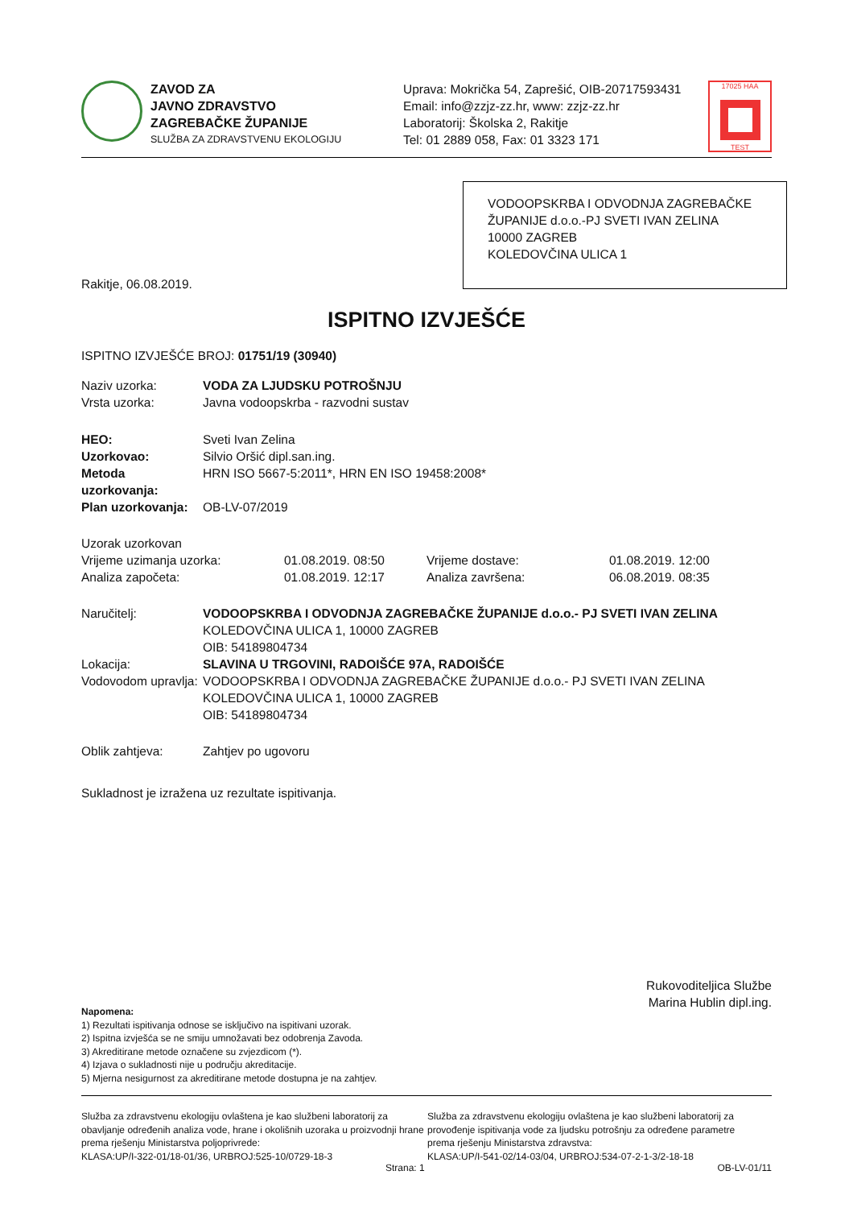ZAVOD ZA
JAVNO ZDRAVSTVO
ZAGREBAČKE ŽUPANIJE
SLUŽBA ZA ZDRAVSTVENU EKOLOGIJU
Uprava: Mokrička 54, Zaprešić, OIB-20717593431
Email: info@zzjz-zz.hr, www: zzjz-zz.hr
Laboratorij: Školska 2, Rakitje
Tel: 01 2889 058, Fax: 01 3323 171
17025 HAA TEST
VODOOPSKRBA I ODVODNJA ZAGREBAČKE ŽUPANIJE d.o.o.-PJ SVETI IVAN ZELINA
10000 ZAGREB
KOLEDOVČINA ULICA 1
Rakitje, 06.08.2019.
ISPITNO IZVJEŠĆE
ISPITNO IZVJEŠĆE BROJ: 01751/19 (30940)
Naziv uzorka: VODA ZA LJUDSKU POTROŠNJU
Vrsta uzorka:
Javna vodoopskrba - razvodni sustav
HEO:
Sveti Ivan Zelina
Uzorkovao:
Silvio Oršić dipl.san.ing.
Metoda uzorkovanja:
HRN ISO 5667-5:2011*, HRN EN ISO 19458:2008*
Plan uzorkovanja:
OB-LV-07/2019
Uzorak uzorkovan
Vrijeme uzimanja uzorka: 01.08.2019. 08:50 Vrijeme dostave:
01.08.2019. 12:00
Analiza započeta: 01.08.2019. 12:17 Analiza završena:
06.08.2019. 08:35
Naručitelj: VODOOPSKRBA I ODVODNJA ZAGREBAČKE ŽUPANIJE d.o.o.- PJ SVETI IVAN ZELINA
KOLEDOVČINA ULICA 1, 10000 ZAGREB
OIB: 54189804734
Lokacija: SLAVINA U TRGOVINI, RADOIŠĆE 97A, RADOIŠĆE
Vodovodom upravlja:
VODOOPSKRBA I ODVODNJA ZAGREBAČKE ŽUPANIJE d.o.o.- PJ SVETI IVAN ZELINA
KOLEDOVČINA ULICA 1, 10000 ZAGREB
OIB: 54189804734
Oblik zahtjeva:
Zahtjev po ugovoru
Sukladnost je izražena uz rezultate ispitivanja.
Rukovoditeljica Službe
Marina Hublin dipl.ing.
Napomena:
1) Rezultati ispitivanja odnose se isključivo na ispitivani uzorak.
2) Ispitna izvješća se ne smiju umnožavati bez odobrenja Zavoda.
3) Akreditirane metode označene su zvjezdicom (*).
4) Izjava o sukladnosti nije u području akreditacije.
5) Mjerna nesigurnost za akreditirane metode dostupna je na zahtjev.
Služba za zdravstvenu ekologiju ovlaštena je kao službeni laboratorij za obavljanje određenih analiza vode, hrane i okolišnih uzoraka u proizvodnji hrane prema rješenju Ministarstva poljoprivrede:
KLASA:UP/I-322-01/18-01/36, URBROJ:525-10/0729-18-3
Služba za zdravstvenu ekologiju ovlaštena je kao službeni laboratorij za provođenje ispitivanja vode za ljudsku potrošnju za određene parametre prema rješenju Ministarstva zdravstva:
KLASA:UP/I-541-02/14-03/04, URBROJ:534-07-2-1-3/2-18-18
Strana: 1 OB-LV-01/11